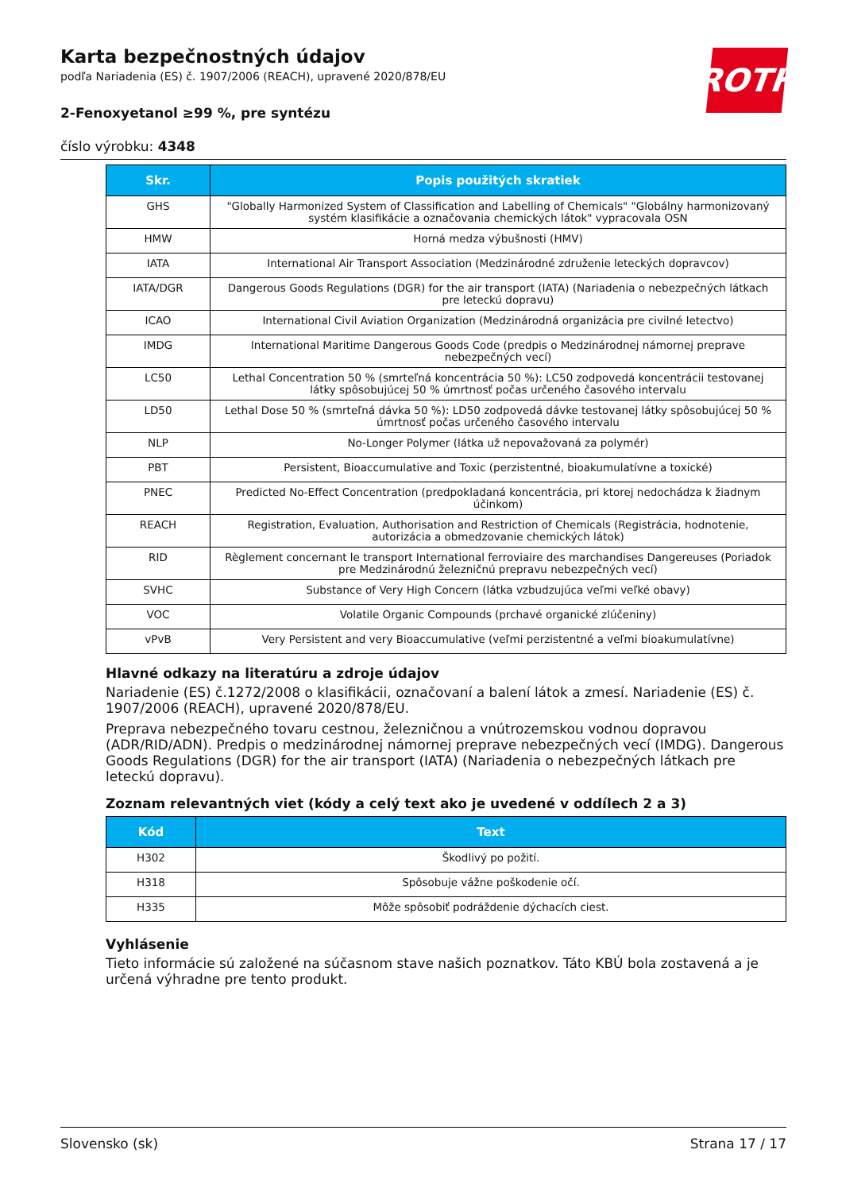ROTH
Karta bezpečnostných údajov
podľa Nariadenia (ES) č. 1907/2006 (REACH), upravené 2020/878/EU
2-Fenoxyetanol ≥99 %, pre syntézu
číslo výrobku: 4348
| Skr. | Popis použitých skratiek |
| --- | --- |
| GHS | "Globally Harmonized System of Classification and Labelling of Chemicals" "Globálny harmonizovaný systém klasifikácie a označovania chemických látok" vypracovala OSN |
| HMW | Horná medza výbušnosti (HMV) |
| IATA | International Air Transport Association (Medzinárodné združenie leteckých dopravcov) |
| IATA/DGR | Dangerous Goods Regulations (DGR) for the air transport (IATA) (Nariadenia o nebezpečných látkach pre leteckú dopravu) |
| ICAO | International Civil Aviation Organization (Medzinárodná organizácia pre civilné letectvo) |
| IMDG | International Maritime Dangerous Goods Code (predpis o Medzinárodnej námornej preprave nebezpečných vecí) |
| LC50 | Lethal Concentration 50 % (smrteľná koncentrácia 50 %): LC50 zodpovedá koncentrácii testovanej látky spôsobujúcej 50 % úmrtnosť počas určeného časového intervalu |
| LD50 | Lethal Dose 50 % (smrteľná dávka 50 %): LD50 zodpovedá dávke testovanej látky spôsobujúcej 50 % úmrtnosť počas určeného časového intervalu |
| NLP | No-Longer Polymer (látka už nepovažovaná za polymér) |
| PBT | Persistent, Bioaccumulative and Toxic (perzistentné, bioakumulatívne a toxické) |
| PNEC | Predicted No-Effect Concentration (predpokladaná koncentrácia, pri ktorej nedochádza k žiadnym účinkom) |
| REACH | Registration, Evaluation, Authorisation and Restriction of Chemicals (Registrácia, hodnotenie, autorizácia a obmedzovanie chemických látok) |
| RID | Règlement concernant le transport International ferroviaire des marchandises Dangereuses (Poriadok pre Medzinárodnú železničnú prepravu nebezpečných vecí) |
| SVHC | Substance of Very High Concern (látka vzbudzujúca veľmi veľké obavy) |
| VOC | Volatile Organic Compounds (prchavé organické zlúčeniny) |
| vPvB | Very Persistent and very Bioaccumulative (veľmi perzistentné a veľmi bioakumulatívne) |
Hlavné odkazy na literatúru a zdroje údajov
Nariadenie (ES) č.1272/2008 o klasifikácii, označovaní a balení látok a zmesí. Nariadenie (ES) č. 1907/2006 (REACH), upravené 2020/878/EU.
Preprava nebezpečného tovaru cestnou, železničnou a vnútrozemskou vodnou dopravou (ADR/RID/ADN). Predpis o medzinárodnej námornej preprave nebezpečných vecí (IMDG). Dangerous Goods Regulations (DGR) for the air transport (IATA) (Nariadenia o nebezpečných látkach pre leteckú dopravu).
Zoznam relevantných viet (kódy a celý text ako je uvedené v oddílech 2 a 3)
| Kód | Text |
| --- | --- |
| H302 | Škodlivý po požití. |
| H318 | Spôsobuje vážne poškodenie očí. |
| H335 | Môže spôsobiť podráždenie dýchacích ciest. |
Vyhlásenie
Tieto informácie sú založené na súčasnom stave našich poznatkov. Táto KBÚ bola zostavená a je určená výhradne pre tento produkt.
Slovensko (sk) Strana 17 / 17